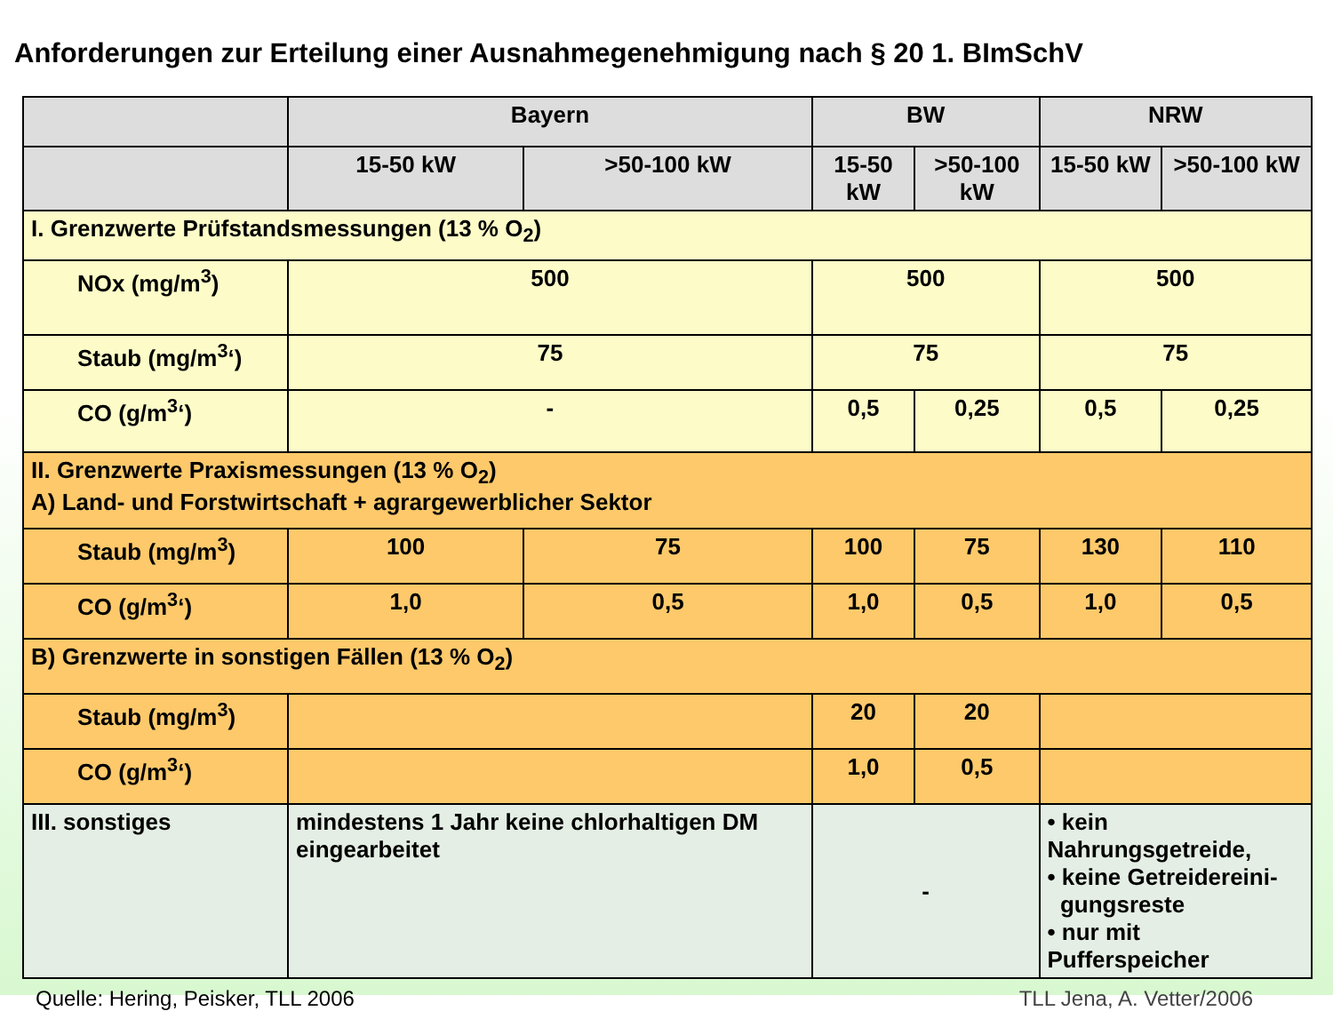Anforderungen zur Erteilung einer Ausnahmegenehmigung nach § 20 1. BImSchV
| | Bayern | | BW | | NRW | |
| | 15-50 kW | >50-100 kW | 15-50 kW | >50-100 kW | 15-50 kW | >50-100 kW |
| I. Grenzwerte Prüfstandsmessungen (13 % O<sub>2</sub>) | | | | | | |
| NOx (mg/m<sup>3</sup>) | 500 | | 500 | | 500 | |
| Staub (mg/m<sup>3</sup>‘) | 75 | | 75 | | 75 | |
| CO (g/m<sup>3</sup>‘) | - | | 0,5 | 0,25 | 0,5 | 0,25 |
| II. Grenzwerte Praxismessungen (13 % O<sub>2</sub>) A) Land- und Forstwirtschaft + agrargewerblicher Sektor | | | | | | |
| Staub (mg/m<sup>3</sup>) | 100 | 75 | 100 | 75 | 130 | 110 |
| CO (g/m<sup>3</sup>‘) | 1,0 | 0,5 | 1,0 | 0,5 | 1,0 | 0,5 |
| B) Grenzwerte in sonstigen Fällen (13 % O<sub>2</sub>) | | | | | | |
| Staub (mg/m<sup>3</sup>) | | | 20 | 20 | | |
| CO (g/m<sup>3</sup>‘) | | | 1,0 | 0,5 | | |
| III. sonstiges | mindestens 1 Jahr keine chlorhaltigen DM eingearbeitet | | - | | • kein Nahrungsgetreide, • keine Getreidereini- gungsreste • nur mit Pufferspeicher | |
Quelle: Hering, Peisker, TLL 2006 TLL Jena, A. Vetter/2006